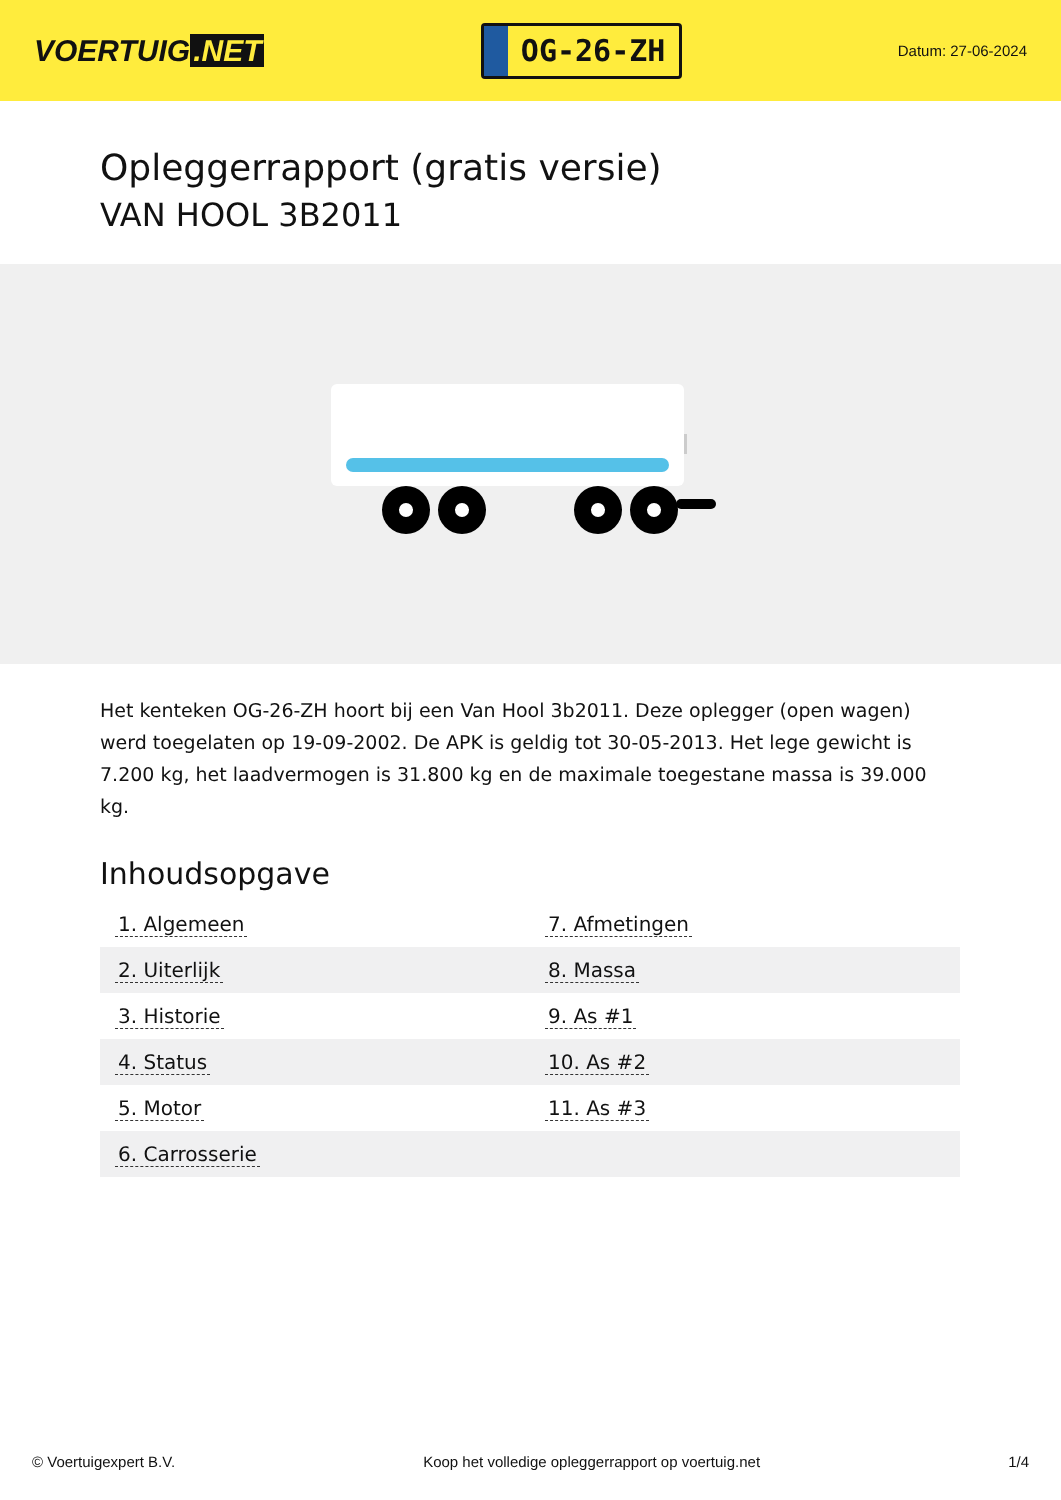VOERTUIG.NET
OG-26-ZH
Datum: 27-06-2024
Opleggerrapport (gratis versie)
VAN HOOL 3B2011
Het kenteken OG-26-ZH hoort bij een Van Hool 3b2011. Deze oplegger (open wagen) werd toegelaten op 19-09-2002. De APK is geldig tot 30-05-2013. Het lege gewicht is 7.200 kg, het laadvermogen is 31.800 kg en de maximale toegestane massa is 39.000 kg.
Inhoudsopgave
| 1. Algemeen | 7. Afmetingen |
| 2. Uiterlijk | 8. Massa |
| 3. Historie | 9. As #1 |
| 4. Status | 10. As #2 |
| 5. Motor | 11. As #3 |
| 6. Carrosserie | |
© Voertuigexpert B.V. Koop het volledige opleggerrapport op voertuig.net 1/4